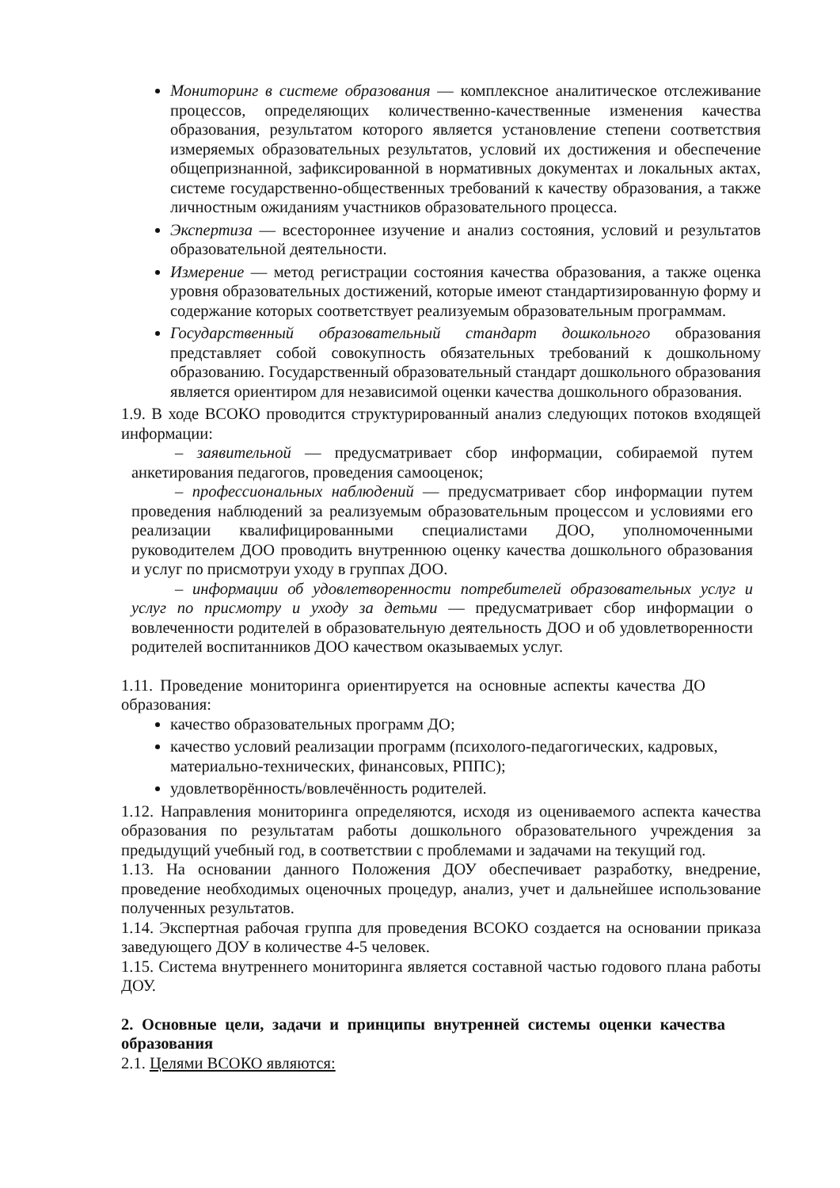Мониторинг в системе образования — комплексное аналитическое отслеживание процессов, определяющих количественно-качественные изменения качества образования, результатом которого является установление степени соответствия измеряемых образовательных результатов, условий их достижения и обеспечение общепризнанной, зафиксированной в нормативных документах и локальных актах, системе государственно-общественных требований к качеству образования, а также личностным ожиданиям участников образовательного процесса.
Экспертиза — всестороннее изучение и анализ состояния, условий и результатов образовательной деятельности.
Измерение — метод регистрации состояния качества образования, а также оценка уровня образовательных достижений, которые имеют стандартизированную форму и содержание которых соответствует реализуемым образовательным программам.
Государственный образовательный стандарт дошкольного образования представляет собой совокупность обязательных требований к дошкольному образованию. Государственный образовательный стандарт дошкольного образования является ориентиром для независимой оценки качества дошкольного образования.
1.9. В ходе ВСОКО проводится структурированный анализ следующих потоков входящей информации:
– заявительной — предусматривает сбор информации, собираемой путем анкетирования педагогов, проведения самооценок;
– профессиональных наблюдений — предусматривает сбор информации путем проведения наблюдений за реализуемым образовательным процессом и условиями его реализации квалифицированными специалистами ДОО, уполномоченными руководителем ДОО проводить внутреннюю оценку качества дошкольного образования и услуг по присмотруи уходу в группах ДОО.
– информации об удовлетворенности потребителей образовательных услуг и услуг по присмотру и уходу за детьми — предусматривает сбор информации о вовлеченности родителей в образовательную деятельность ДОО и об удовлетворенности родителей воспитанников ДОО качеством оказываемых услуг.
1.11. Проведение мониторинга ориентируется на основные аспекты качества ДО образования:
качество образовательных программ ДО;
качество условий реализации программ (психолого-педагогических, кадровых, материально-технических, финансовых, РППС);
удовлетворённость/вовлечённость родителей.
1.12. Направления мониторинга определяются, исходя из оцениваемого аспекта качества образования по результатам работы дошкольного образовательного учреждения за предыдущий учебный год, в соответствии с проблемами и задачами на текущий год.
1.13. На основании данного Положения ДОУ обеспечивает разработку, внедрение, проведение необходимых оценочных процедур, анализ, учет и дальнейшее использование полученных результатов.
1.14. Экспертная рабочая группа для проведения ВСОКО создается на основании приказа заведующего ДОУ в количестве 4-5 человек.
1.15. Система внутреннего мониторинга является составной частью годового плана работы ДОУ.
2. Основные цели, задачи и принципы внутренней системы оценки качества образования
2.1. Целями ВСОКО являются: